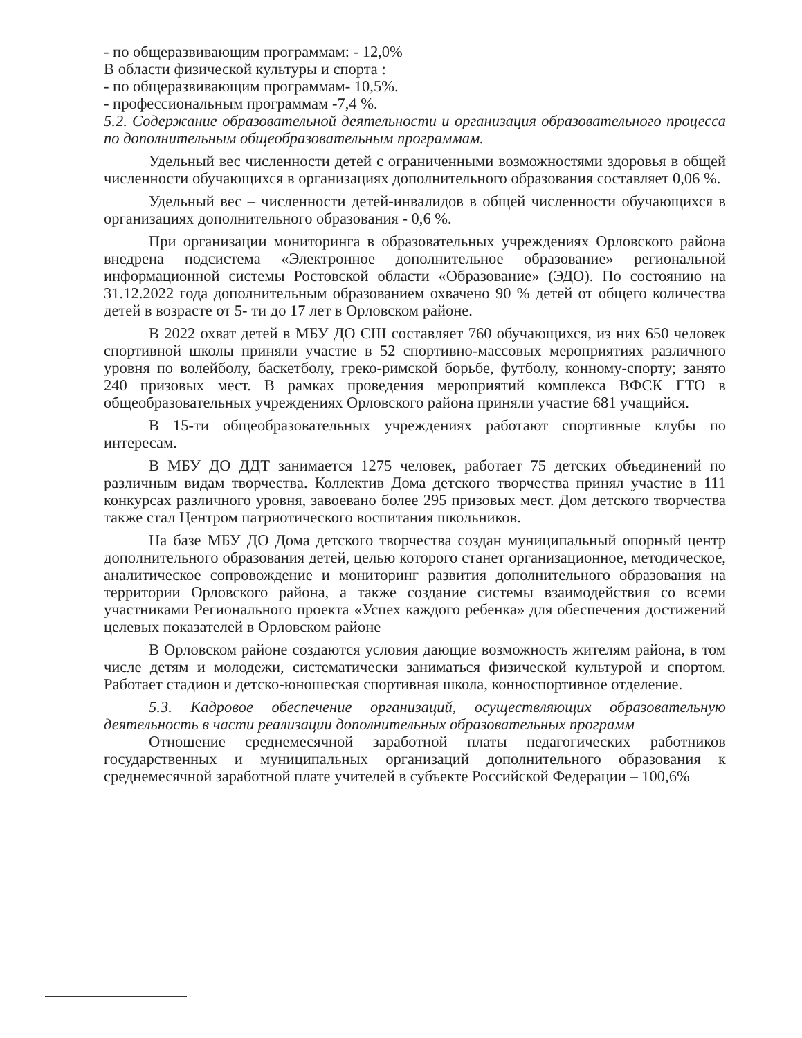- по общеразвивающим программам: - 12,0%
В области физической культуры и спорта :
- по общеразвивающим программам- 10,5%.
- профессиональным программам -7,4 %.
5.2. Содержание образовательной деятельности и организация образовательного процесса по дополнительным общеобразовательным программам.
Удельный вес численности детей с ограниченными возможностями здоровья в общей численности обучающихся в организациях дополнительного образования составляет 0,06 %.
Удельный вес – численности детей-инвалидов в общей численности обучающихся в организациях дополнительного образования - 0,6 %.
При организации мониторинга в образовательных учреждениях Орловского района внедрена подсистема «Электронное дополнительное образование» региональной информационной системы Ростовской области «Образование» (ЭДО). По состоянию на 31.12.2022 года дополнительным образованием охвачено 90 % детей от общего количества детей в возрасте от 5- ти до 17 лет в Орловском районе.
В 2022 охват детей в МБУ ДО СШ составляет 760 обучающихся, из них 650 человек спортивной школы приняли участие в 52 спортивно-массовых мероприятиях различного уровня по волейболу, баскетболу, греко-римской борьбе, футболу, конному-спорту; занято 240 призовых мест. В рамках проведения мероприятий комплекса ВФСК ГТО в общеобразовательных учреждениях Орловского района приняли участие 681 учащийся.
В 15-ти общеобразовательных учреждениях работают спортивные клубы по интересам.
В МБУ ДО ДДТ занимается 1275 человек, работает 75 детских объединений по различным видам творчества. Коллектив Дома детского творчества принял участие в 111 конкурсах различного уровня, завоевано более 295 призовых мест. Дом детского творчества также стал Центром патриотического воспитания школьников.
На базе МБУ ДО Дома детского творчества создан муниципальный опорный центр дополнительного образования детей, целью которого станет организационное, методическое, аналитическое сопровождение и мониторинг развития дополнительного образования на территории Орловского района, а также создание системы взаимодействия со всеми участниками Регионального проекта «Успех каждого ребенка» для обеспечения достижений целевых показателей в Орловском районе
В Орловском районе создаются условия дающие возможность жителям района, в том числе детям и молодежи, систематически заниматься физической культурой и спортом. Работает стадион и детско-юношеская спортивная школа, конноспортивное отделение.
5.3. Кадровое обеспечение организаций, осуществляющих образовательную деятельность в части реализации дополнительных образовательных программ
Отношение среднемесячной заработной платы педагогических работников государственных и муниципальных организаций дополнительного образования к среднемесячной заработной плате учителей в субъекте Российской Федерации – 100,6%